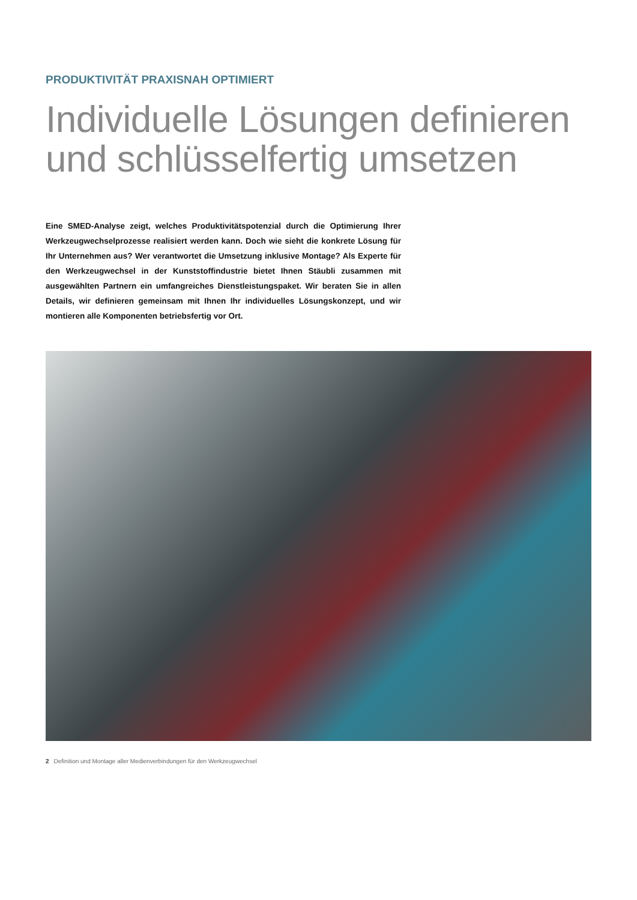PRODUKTIVITÄT PRAXISNAH OPTIMIERT
Individuelle Lösungen definieren und schlüsselfertig umsetzen
Eine SMED-Analyse zeigt, welches Produktivitätspotenzial durch die Optimierung Ihrer Werkzeugwechselprozesse realisiert werden kann. Doch wie sieht die konkrete Lösung für Ihr Unternehmen aus? Wer verantwortet die Umsetzung inklusive Montage? Als Experte für den Werkzeugwechsel in der Kunststoffindustrie bietet Ihnen Stäubli zusammen mit ausgewählten Partnern ein umfangreiches Dienstleistungspaket. Wir beraten Sie in allen Details, wir definieren gemeinsam mit Ihnen Ihr individuelles Lösungskonzept, und wir montieren alle Komponenten betriebsfertig vor Ort.
2 Definition und Montage aller Medienverbindungen für den Werkzeugwechsel